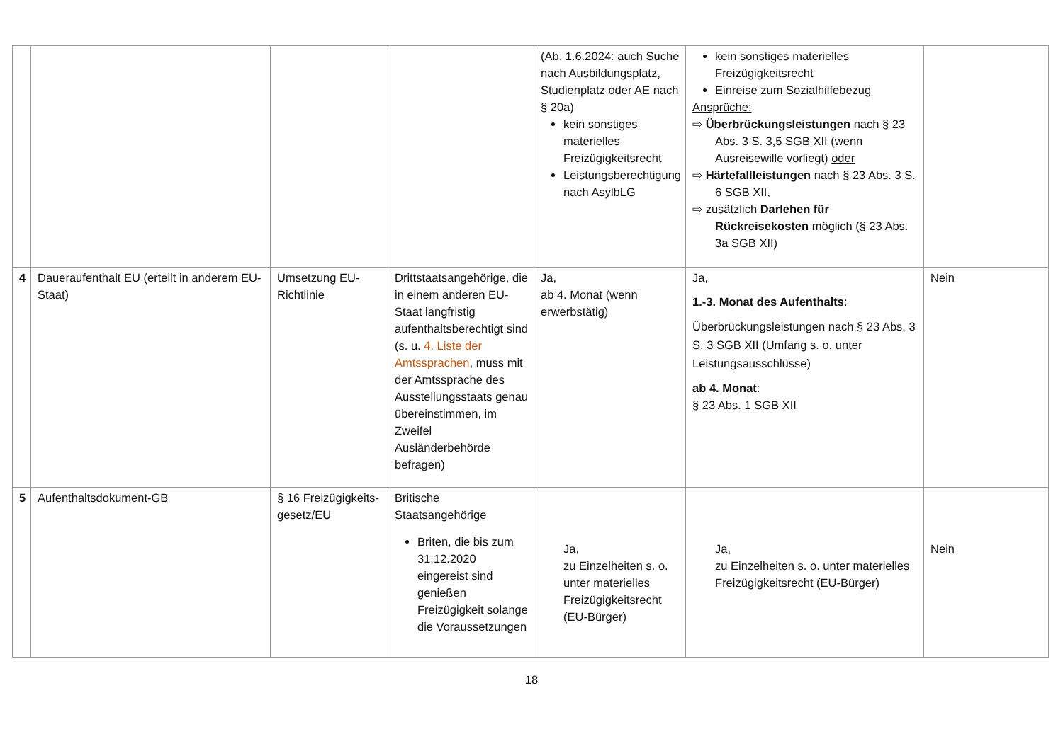| | | | | (Ab. 1.6.2024: auch Suche nach Ausbildungsplatz, Studienplatz oder AE nach § 20a) kein sonstiges materielles Freizügigkeitsrecht Leistungsberechtigung nach AsylbLG | kein sonstiges materielles Freizügigkeitsrecht Einreise zum Sozialhilfebezug Ansprüche: ⇨ Überbrückungsleistungen nach § 23 Abs. 3 S. 3,5 SGB XII (wenn Ausreisewille vorliegt) oder ⇨ Härtefallleistungen nach § 23 Abs. 3 S. 6 SGB XII, ⇨ zusätzlich Darlehen für Rückreisekosten möglich (§ 23 Abs. 3a SGB XII) | |
| 4 | Daueraufenthalt EU (erteilt in anderem EU-Staat) | Umsetzung EU-Richtlinie | Drittstaatsangehörige, die in einem anderen EU-Staat langfristig aufenthaltsberechtigt sind (s. u. 4. Liste der Amtssprachen , muss mit der Amtssprache des Ausstellungsstaats genau übereinstimmen, im Zweifel Ausländerbehörde befragen) | Ja, ab 4. Monat (wenn erwerbstätig) | Ja, 1.-3. Monat des Aufenthalts : Überbrückungsleistungen nach § 23 Abs. 3 S. 3 SGB XII (Umfang s. o. unter Leistungsausschlüsse) ab 4. Monat : § 23 Abs. 1 SGB XII | Nein |
| 5 | Aufenthaltsdokument-GB | § 16 Freizügigkeits-gesetz/EU | Britische Staatsangehörige Briten, die bis zum 31.12.2020 eingereist sind genießen Freizügigkeit solange die Voraussetzungen | Ja, zu Einzelheiten s. o. unter materielles Freizügigkeitsrecht (EU-Bürger) | Ja, zu Einzelheiten s. o. unter materielles Freizügigkeitsrecht (EU-Bürger) | Nein |
18